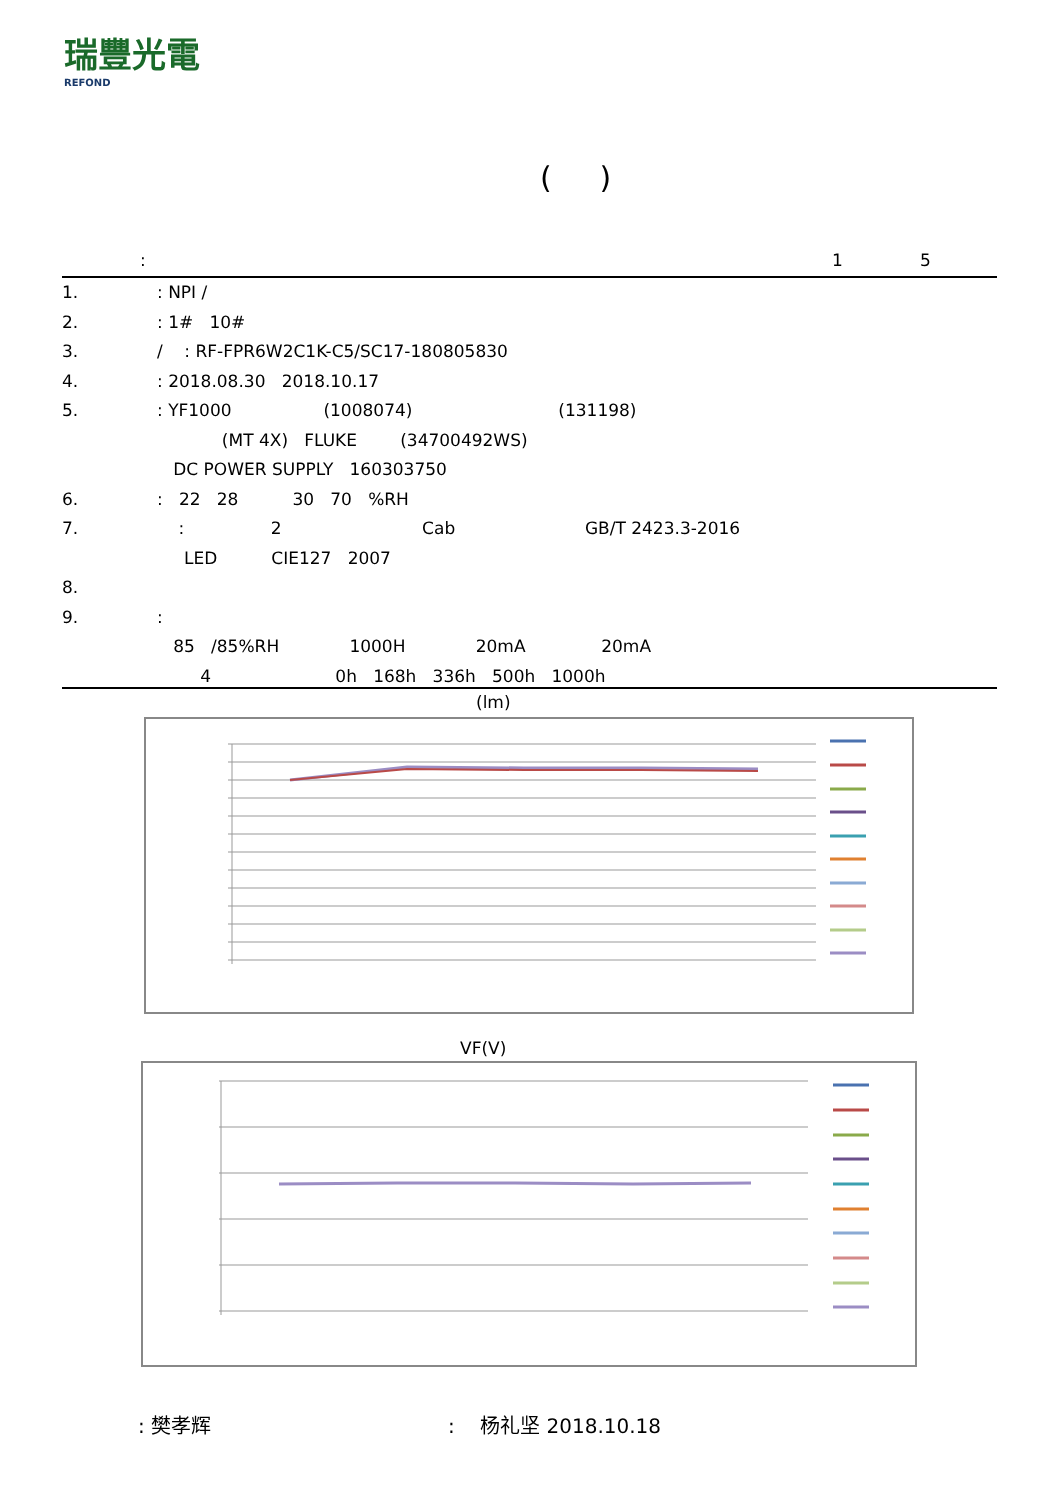瑞豐光電
REFOND
( )
: 1 5
1.: NPI /
2.: 1# 10#
3. / : RF-FPR6W2C1K-C5/SC17-180805830
4.: 2018.08.30 2018.10.17
5.: YF1000 (1008074) (131198)
(MT 4X) FLUKE (34700492WS)
DC POWER SUPPLY 160303750
6.: 22 28 30 70 %RH
7. : 2 Cab GB/T 2423.3-2016
LED CIE127 2007
8.
9.:
85 /85%RH 1000H 20mA 20mA
4 0h 168h 336h 500h 1000h
(lm)
VF(V)
: 樊孝辉 : 杨礼坚 2018.10.18